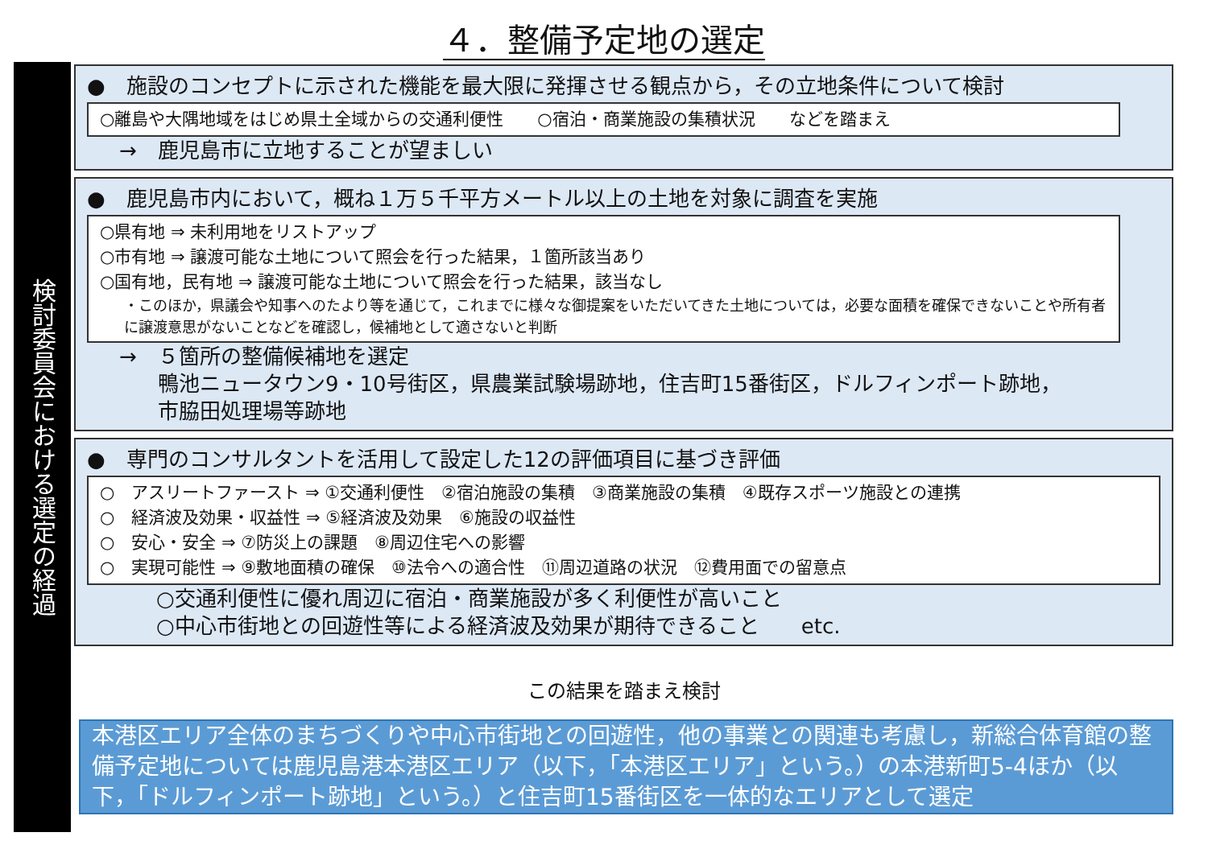４．整備予定地の選定
検討委員会における選定の経過
●　施設のコンセプトに示された機能を最大限に発揮させる観点から，その立地条件について検討
○離島や大隅地域をはじめ県土全域からの交通利便性　　○宿泊・商業施設の集積状況　　などを踏まえ
→　鹿児島市に立地することが望ましい
●　鹿児島市内において，概ね１万５千平方メートル以上の土地を対象に調査を実施
○県有地 ⇒ 未利用地をリストアップ
○市有地 ⇒ 譲渡可能な土地について照会を行った結果，１箇所該当あり
○国有地，民有地 ⇒ 譲渡可能な土地について照会を行った結果，該当なし
・このほか，県議会や知事へのたより等を通じて，これまでに様々な御提案をいただいてきた土地については，必要な面積を確保できないことや所有者に譲渡意思がないことなどを確認し，候補地として適さないと判断
→　５箇所の整備候補地を選定
鴨池ニュータウン9・10号街区，県農業試験場跡地，住吉町15番街区，ドルフィンポート跡地，
市脇田処理場等跡地
●　専門のコンサルタントを活用して設定した12の評価項目に基づき評価
○　アスリートファースト ⇒ ①交通利便性　②宿泊施設の集積　③商業施設の集積　④既存スポーツ施設との連携
○　経済波及効果・収益性 ⇒ ⑤経済波及効果　⑥施設の収益性
○　安心・安全 ⇒ ⑦防災上の課題　⑧周辺住宅への影響
○　実現可能性 ⇒ ⑨敷地面積の確保　⑩法令への適合性　⑪周辺道路の状況　⑫費用面での留意点
○交通利便性に優れ周辺に宿泊・商業施設が多く利便性が高いこと
○中心市街地との回遊性等による経済波及効果が期待できること　　etc.
この結果を踏まえ検討
本港区エリア全体のまちづくりや中心市街地との回遊性，他の事業との関連も考慮し，新総合体育館の整備予定地については鹿児島港本港区エリア（以下，「本港区エリア」という。）の本港新町5-4ほか（以下，「ドルフィンポート跡地」という。）と住吉町15番街区を一体的なエリアとして選定